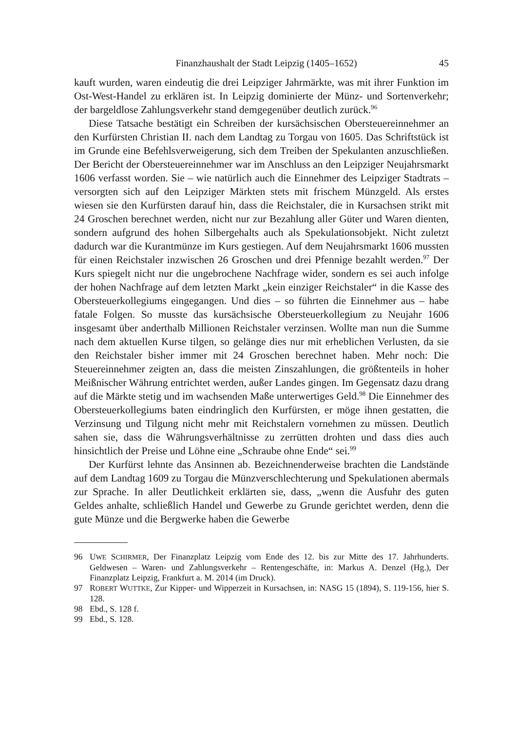Finanzhaushalt der Stadt Leipzig (1405–1652) 45
kauft wurden, waren eindeutig die drei Leipziger Jahrmärkte, was mit ihrer Funktion im Ost-West-Handel zu erklären ist. In Leipzig dominierte der Münz- und Sortenverkehr; der bargeldlose Zahlungsverkehr stand demgegenüber deutlich zurück.<sup>96</sup>
Diese Tatsache bestätigt ein Schreiben der kursächsischen Obersteuereinnehmer an den Kurfürsten Christian II. nach dem Landtag zu Torgau von 1605. Das Schriftstück ist im Grunde eine Befehlsverweigerung, sich dem Treiben der Spekulanten anzuschließen. Der Bericht der Obersteuereinnehmer war im Anschluss an den Leipziger Neujahrsmarkt 1606 verfasst worden. Sie – wie natürlich auch die Einnehmer des Leipziger Stadtrats – versorgten sich auf den Leipziger Märkten stets mit frischem Münzgeld. Als erstes wiesen sie den Kurfürsten darauf hin, dass die Reichstaler, die in Kursachsen strikt mit 24 Groschen berechnet werden, nicht nur zur Bezahlung aller Güter und Waren dienten, sondern aufgrund des hohen Silbergehalts auch als Spekulationsobjekt. Nicht zuletzt dadurch war die Kurantmünze im Kurs gestiegen. Auf dem Neujahrsmarkt 1606 mussten für einen Reichstaler inzwischen 26 Groschen und drei Pfennige bezahlt werden.<sup>97</sup> Der Kurs spiegelt nicht nur die ungebrochene Nachfrage wider, sondern es sei auch infolge der hohen Nachfrage auf dem letzten Markt „kein einziger Reichstaler“ in die Kasse des Obersteuerkollegiums eingegangen. Und dies – so führten die Einnehmer aus – habe fatale Folgen. So musste das kursächsische Obersteuerkollegium zu Neujahr 1606 insgesamt über anderthalb Millionen Reichstaler verzinsen. Wollte man nun die Summe nach dem aktuellen Kurse tilgen, so gelänge dies nur mit erheblichen Verlusten, da sie den Reichstaler bisher immer mit 24 Groschen berechnet haben. Mehr noch: Die Steuereinnehmer zeigten an, dass die meisten Zinszahlungen, die größtenteils in hoher Meißnischer Währung entrichtet werden, außer Landes gingen. Im Gegensatz dazu drang auf die Märkte stetig und im wachsenden Maße unterwertiges Geld.<sup>98</sup> Die Einnehmer des Obersteuerkollegiums baten eindringlich den Kurfürsten, er möge ihnen gestatten, die Verzinsung und Tilgung nicht mehr mit Reichstalern vornehmen zu müssen. Deutlich sahen sie, dass die Währungsverhältnisse zu zerrütten drohten und dass dies auch hinsichtlich der Preise und Löhne eine „Schraube ohne Ende“ sei.<sup>99</sup>
Der Kurfürst lehnte das Ansinnen ab. Bezeichnenderweise brachten die Landstände auf dem Landtag 1609 zu Torgau die Münzverschlechterung und Spekulationen abermals zur Sprache. In aller Deutlichkeit erklärten sie, dass, „wenn die Ausfuhr des guten Geldes anhalte, schließlich Handel und Gewerbe zu Grunde gerichtet werden, denn die gute Münze und die Bergwerke haben die Gewerbe
96 UWE SCHIRMER, Der Finanzplatz Leipzig vom Ende des 12. bis zur Mitte des 17. Jahrhunderts. Geldwesen – Waren- und Zahlungsverkehr – Rentengeschäfte, in: Markus A. Denzel (Hg.), Der Finanzplatz Leipzig, Frankfurt a. M. 2014 (im Druck).
97 ROBERT WUTTKE, Zur Kipper- und Wipperzeit in Kursachsen, in: NASG 15 (1894), S. 119-156, hier S. 128.
98 Ebd., S. 128 f.
99 Ebd., S. 128.